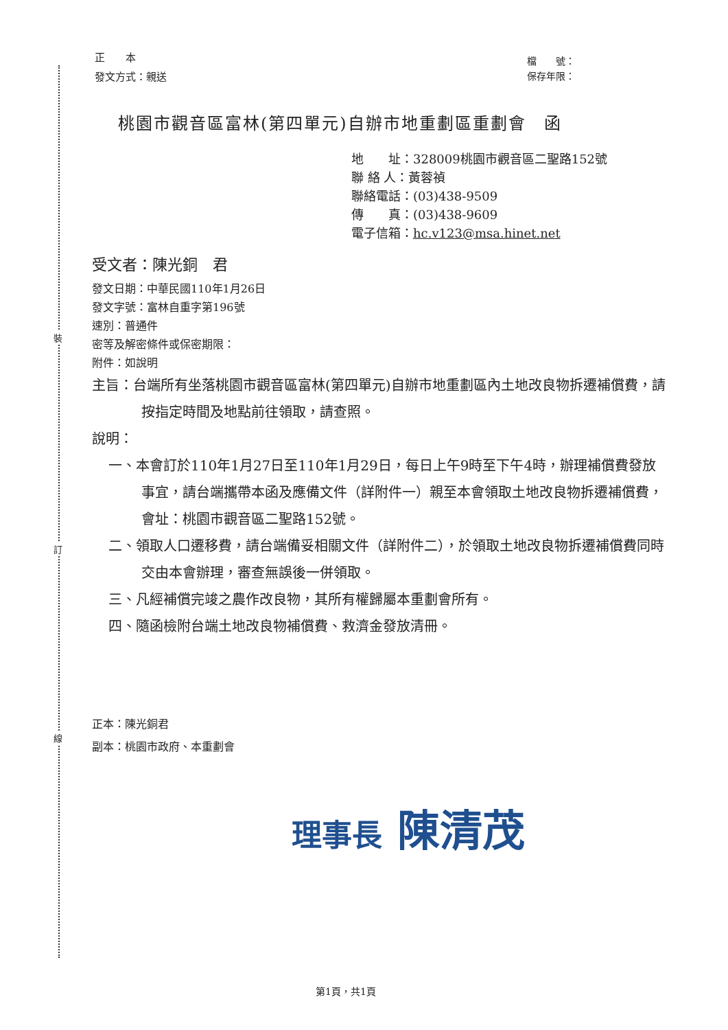裝
訂
線
正　　本
發文方式：親送
檔　　號：
保存年限：
桃園市觀音區富林(第四單元)自辦市地重劃區重劃會　函
地　　址：328009桃園市觀音區二聖路152號
聯 絡 人：黃蓉禎
聯絡電話：(03)438-9509
傳　　真：(03)438-9609
電子信箱：hc.v123@msa.hinet.net
受文者：陳光銅　君
發文日期：中華民國110年1月26日
發文字號：富林自重字第196號
速別：普通件
密等及解密條件或保密期限：
附件：如說明
主旨：台端所有坐落桃園市觀音區富林(第四單元)自辦市地重劃區內土地改良物拆遷補償費，請按指定時間及地點前往領取，請查照。
說明：
一、本會訂於110年1月27日至110年1月29日，每日上午9時至下午4時，辦理補償費發放事宜，請台端攜帶本函及應備文件（詳附件一）親至本會領取土地改良物拆遷補償費，會址：桃園市觀音區二聖路152號。
二、領取人口遷移費，請台端備妥相關文件（詳附件二），於領取土地改良物拆遷補償費同時交由本會辦理，審查無誤後一併領取。
三、凡經補償完竣之農作改良物，其所有權歸屬本重劃會所有。
四、隨函檢附台端土地改良物補償費、救濟金發放清冊。
正本：陳光銅君
副本：桃園市政府、本重劃會
理事長 陳清茂
第1頁，共1頁